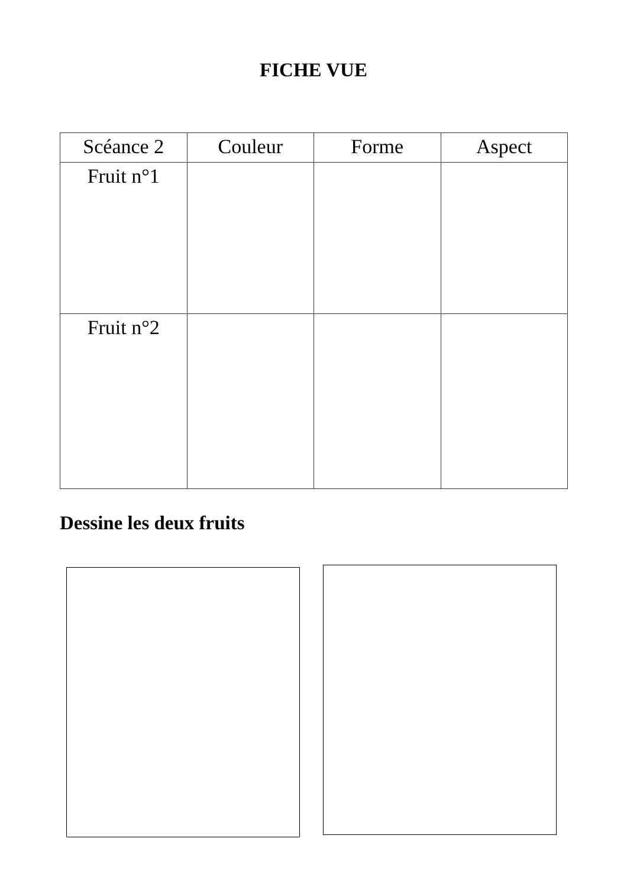FICHE VUE
| Scéance 2 | Couleur | Forme | Aspect |
| --- | --- | --- | --- |
| Fruit n°1 | | | |
| Fruit n°2 | | | |
Dessine les deux fruits